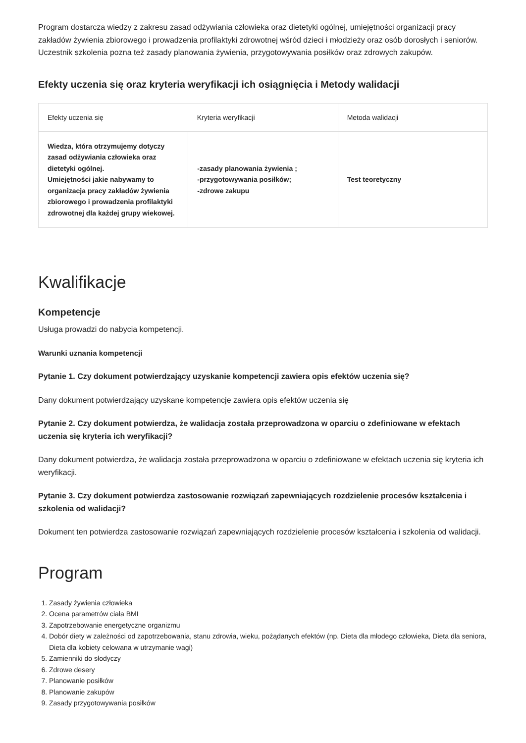Program dostarcza wiedzy z zakresu zasad odżywiania człowieka oraz dietetyki ogólnej, umiejętności organizacji pracy zakładów żywienia zbiorowego i prowadzenia profilaktyki zdrowotnej wśród dzieci i młodzieży oraz osób dorosłych i seniorów. Uczestnik szkolenia pozna też zasady planowania żywienia, przygotowywania posiłków oraz zdrowych zakupów.
Efekty uczenia się oraz kryteria weryfikacji ich osiągnięcia i Metody walidacji
| Efekty uczenia się | Kryteria weryfikacji | Metoda walidacji |
| --- | --- | --- |
| Wiedza, która otrzymujemy dotyczy zasad odżywiania człowieka oraz dietetyki ogólnej. Umiejętności jakie nabywamy to organizacja pracy zakładów żywienia zbiorowego i prowadzenia profilaktyki zdrowotnej dla każdej grupy wiekowej. | -zasady planowania żywienia ; -przygotowywania posiłków; -zdrowe zakupu | Test teoretyczny |
Kwalifikacje
Kompetencje
Usługa prowadzi do nabycia kompetencji.
Warunki uznania kompetencji
Pytanie 1. Czy dokument potwierdzający uzyskanie kompetencji zawiera opis efektów uczenia się?
Dany dokument potwierdzający uzyskane kompetencje zawiera opis efektów uczenia się
Pytanie 2. Czy dokument potwierdza, że walidacja została przeprowadzona w oparciu o zdefiniowane w efektach uczenia się kryteria ich weryfikacji?
Dany dokument potwierdza, że walidacja została przeprowadzona w oparciu o zdefiniowane w efektach uczenia się kryteria ich weryfikacji.
Pytanie 3. Czy dokument potwierdza zastosowanie rozwiązań zapewniających rozdzielenie procesów kształcenia i szkolenia od walidacji?
Dokument ten potwierdza zastosowanie rozwiązań zapewniających rozdzielenie procesów kształcenia i szkolenia od walidacji.
Program
1. Zasady żywienia człowieka
2. Ocena parametrów ciała BMI
3. Zapotrzebowanie energetyczne organizmu
4. Dobór diety w zależności od zapotrzebowania, stanu zdrowia, wieku, pożądanych efektów (np. Dieta dla młodego człowieka, Dieta dla seniora, Dieta dla kobiety celowana w utrzymanie wagi)
5. Zamienniki do słodyczy
6. Zdrowe desery
7. Planowanie posiłków
8. Planowanie zakupów
9. Zasady przygotowywania posiłków